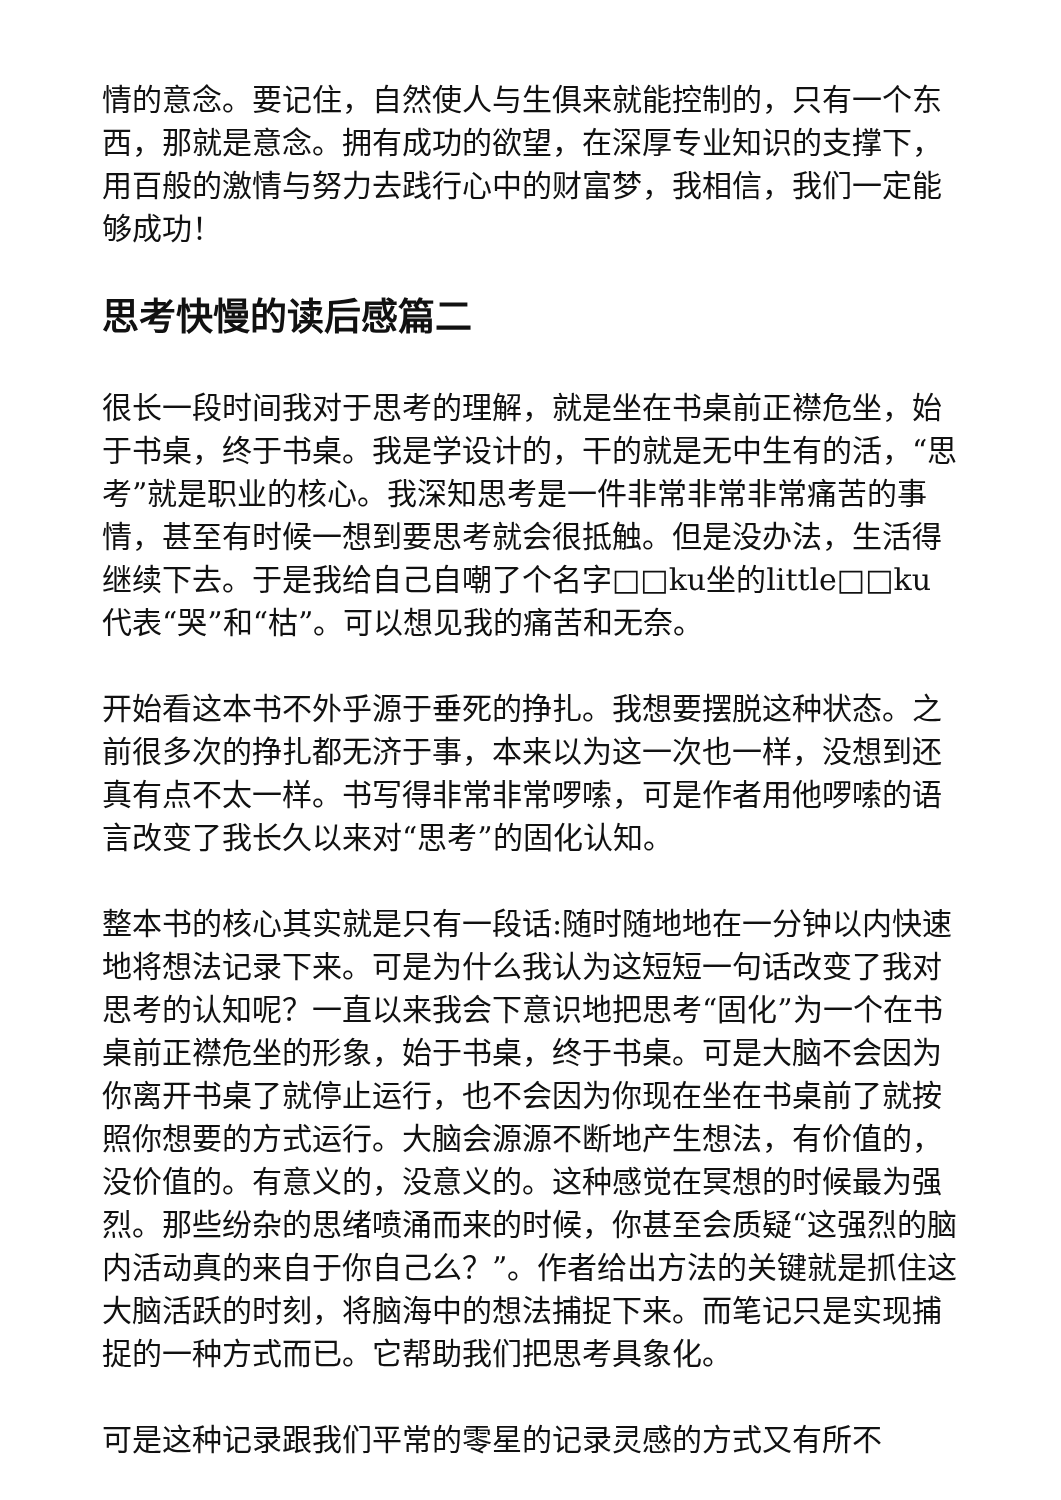情的意念。要记住，自然使人与生俱来就能控制的，只有一个东西，那就是意念。拥有成功的欲望，在深厚专业知识的支撑下，用百般的激情与努力去践行心中的财富梦，我相信，我们一定能够成功！
思考快慢的读后感篇二
很长一段时间我对于思考的理解，就是坐在书桌前正襟危坐，始于书桌，终于书桌。我是学设计的，干的就是无中生有的活，“思考”就是职业的核心。我深知思考是一件非常非常非常痛苦的事情，甚至有时候一想到要思考就会很抵触。但是没办法，生活得继续下去。于是我给自己自嘲了个名字□□ku坐的little□□ku代表“哭”和“枯”。可以想见我的痛苦和无奈。
开始看这本书不外乎源于垂死的挣扎。我想要摆脱这种状态。之前很多次的挣扎都无济于事，本来以为这一次也一样，没想到还真有点不太一样。书写得非常非常啰嗦，可是作者用他啰嗦的语言改变了我长久以来对“思考”的固化认知。
整本书的核心其实就是只有一段话:随时随地地在一分钟以内快速地将想法记录下来。可是为什么我认为这短短一句话改变了我对思考的认知呢？一直以来我会下意识地把思考“固化”为一个在书桌前正襟危坐的形象，始于书桌，终于书桌。可是大脑不会因为你离开书桌了就停止运行，也不会因为你现在坐在书桌前了就按照你想要的方式运行。大脑会源源不断地产生想法，有价值的，没价值的。有意义的，没意义的。这种感觉在冥想的时候最为强烈。那些纷杂的思绪喷涌而来的时候，你甚至会质疑“这强烈的脑内活动真的来自于你自己么？”。作者给出方法的关键就是抓住这大脑活跃的时刻，将脑海中的想法捕捉下来。而笔记只是实现捕捉的一种方式而已。它帮助我们把思考具象化。
可是这种记录跟我们平常的零星的记录灵感的方式又有所不